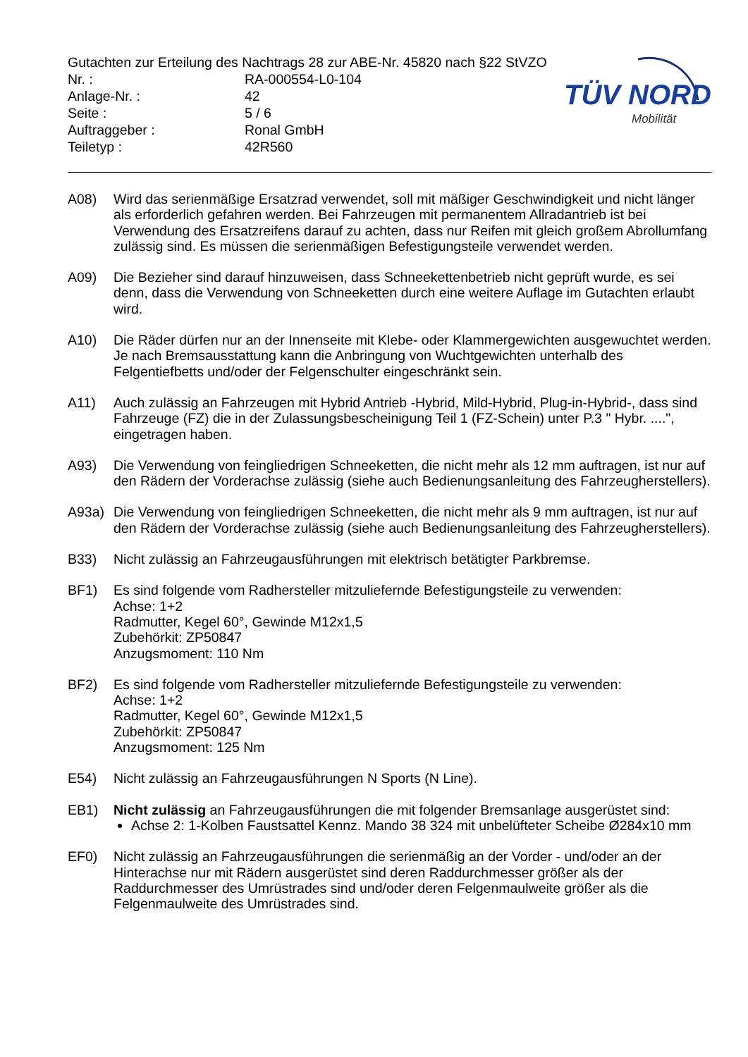TÜV NORD
Mobilität
Gutachten zur Erteilung des Nachtrags 28 zur ABE-Nr. 45820 nach §22 StVZO
Nr. : RA-000554-L0-104
Anlage-Nr. : 42
Seite : 5 / 6
Auftraggeber : Ronal GmbH
Teiletyp : 42R560
A08) Wird das serienmäßige Ersatzrad verwendet, soll mit mäßiger Geschwindigkeit und nicht länger als erforderlich gefahren werden. Bei Fahrzeugen mit permanentem Allradantrieb ist bei Verwendung des Ersatzreifens darauf zu achten, dass nur Reifen mit gleich großem Abrollumfang zulässig sind. Es müssen die serienmäßigen Befestigungsteile verwendet werden.
A09) Die Bezieher sind darauf hinzuweisen, dass Schneekettenbetrieb nicht geprüft wurde, es sei denn, dass die Verwendung von Schneeketten durch eine weitere Auflage im Gutachten erlaubt wird.
A10) Die Räder dürfen nur an der Innenseite mit Klebe- oder Klammergewichten ausgewuchtet werden. Je nach Bremsausstattung kann die Anbringung von Wuchtgewichten unterhalb des Felgentiefbetts und/oder der Felgenschulter eingeschränkt sein.
A11) Auch zulässig an Fahrzeugen mit Hybrid Antrieb -Hybrid, Mild-Hybrid, Plug-in-Hybrid-, dass sind Fahrzeuge (FZ) die in der Zulassungsbescheinigung Teil 1 (FZ-Schein) unter P.3 " Hybr. ....", eingetragen haben.
A93) Die Verwendung von feingliedrigen Schneeketten, die nicht mehr als 12 mm auftragen, ist nur auf den Rädern der Vorderachse zulässig (siehe auch Bedienungsanleitung des Fahrzeugherstellers).
A93a) Die Verwendung von feingliedrigen Schneeketten, die nicht mehr als 9 mm auftragen, ist nur auf den Rädern der Vorderachse zulässig (siehe auch Bedienungsanleitung des Fahrzeugherstellers).
B33) Nicht zulässig an Fahrzeugausführungen mit elektrisch betätigter Parkbremse.
BF1) Es sind folgende vom Radhersteller mitzuliefernde Befestigungsteile zu verwenden:
Achse: 1+2
Radmutter, Kegel 60°, Gewinde M12x1,5
Zubehörkit: ZP50847
Anzugsmoment: 110 Nm
BF2) Es sind folgende vom Radhersteller mitzuliefernde Befestigungsteile zu verwenden:
Achse: 1+2
Radmutter, Kegel 60°, Gewinde M12x1,5
Zubehörkit: ZP50847
Anzugsmoment: 125 Nm
E54) Nicht zulässig an Fahrzeugausführungen N Sports (N Line).
EB1) Nicht zulässig an Fahrzeugausführungen die mit folgender Bremsanlage ausgerüstet sind:
Achse 2: 1-Kolben Faustsattel Kennz. Mando 38 324 mit unbelüfteter Scheibe Ø284x10 mm
EF0) Nicht zulässig an Fahrzeugausführungen die serienmäßig an der Vorder - und/oder an der Hinterachse nur mit Rädern ausgerüstet sind deren Raddurchmesser größer als der Raddurchmesser des Umrüstrades sind und/oder deren Felgenmaulweite größer als die Felgenmaulweite des Umrüstrades sind.